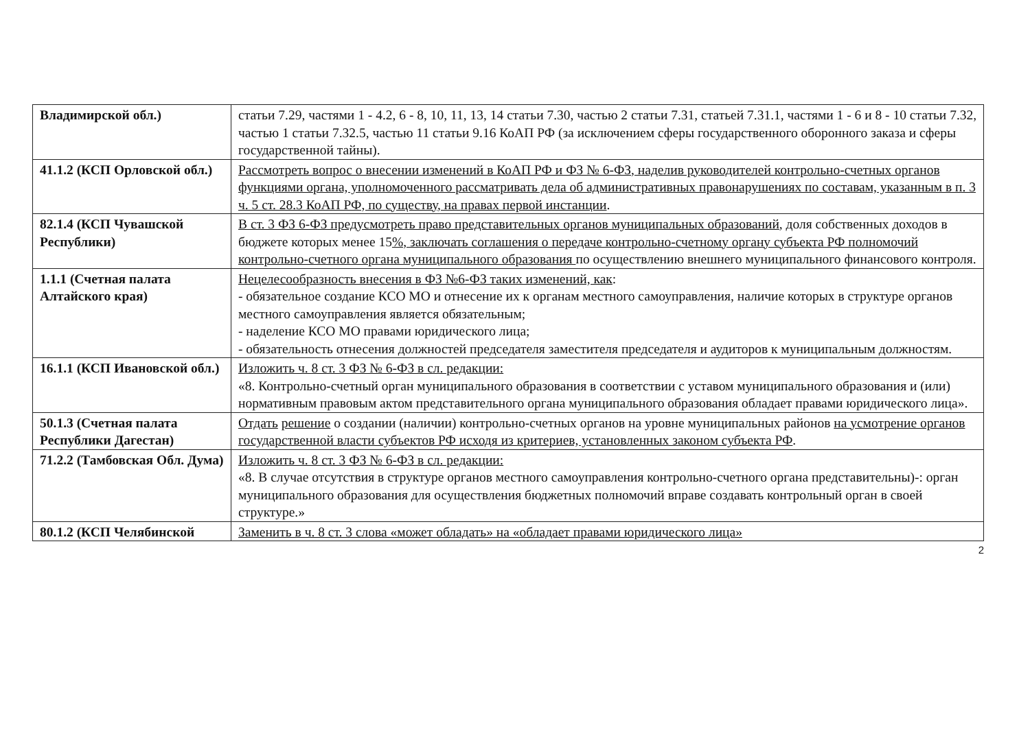| Владимирской обл.) | статьи 7.29, частями 1 - 4.2, 6 - 8, 10, 11, 13, 14 статьи 7.30, частью 2 статьи 7.31, статьей 7.31.1, частями 1 - 6 и 8 - 10 статьи 7.32, частью 1 статьи 7.32.5, частью 11 статьи 9.16 КоАП РФ (за исключением сферы государственного оборонного заказа и сферы государственной тайны). |
| 41.1.2 (КСП Орловской обл.) | Рассмотреть вопрос о внесении изменений в КоАП РФ и ФЗ № 6-ФЗ, наделив руководителей контрольно-счетных органов функциями органа, уполномоченного рассматривать дела об административных правонарушениях по составам, указанным в п. 3 ч. 5 ст. 28.3 КоАП РФ, по существу, на правах первой инстанции . |
| 82.1.4 (КСП Чувашской Республики) | В ст. 3 ФЗ 6-ФЗ предусмотреть право представительных органов муниципальных образований , доля собственных доходов в бюджете которых менее 15 %, заключать соглашения о передаче контрольно-счетному органу субъекта РФ полномочий контрольно-счетного органа муниципального образования по осуществлению внешнего муниципального финансового контроля. |
| 1.1.1 (Счетная палата Алтайского края) | Нецелесообразность внесения в ФЗ №6-ФЗ таких изменений, как : - обязательное создание КСО МО и отнесение их к органам местного самоуправления, наличие которых в структуре органов местного самоуправления является обязательным; - наделение КСО МО правами юридического лица; - обязательность отнесения должностей председателя заместителя председателя и аудиторов к муниципальным должностям. |
| 16.1.1 (КСП Ивановской обл.) | Изложить ч. 8 ст. 3 ФЗ № 6-ФЗ в сл. редакции: «8. Контрольно-счетный орган муниципального образования в соответствии с уставом муниципального образования и (или) нормативным правовым актом представительного органа муниципального образования обладает правами юридического лица». |
| 50.1.3 (Счетная палата Республики Дагестан) | Отдать решение о создании (наличии) контрольно-счетных органов на уровне муниципальных районов на усмотрение органов государственной власти субъектов РФ исходя из критериев, установленных законом субъекта РФ . |
| 71.2.2 (Тамбовская Обл. Дума) | Изложить ч. 8 ст. 3 ФЗ № 6-ФЗ в сл. редакции: «8. В случае отсутствия в структуре органов местного самоуправления контрольно-счетного органа представительны)-: орган муниципального образования для осуществления бюджетных полномочий вправе создавать контрольный орган в своей структуре.» |
| 80.1.2 (КСП Челябинской | Заменить в ч. 8 ст. 3 слова «может обладать» на «обладает правами юридического лица» |
2